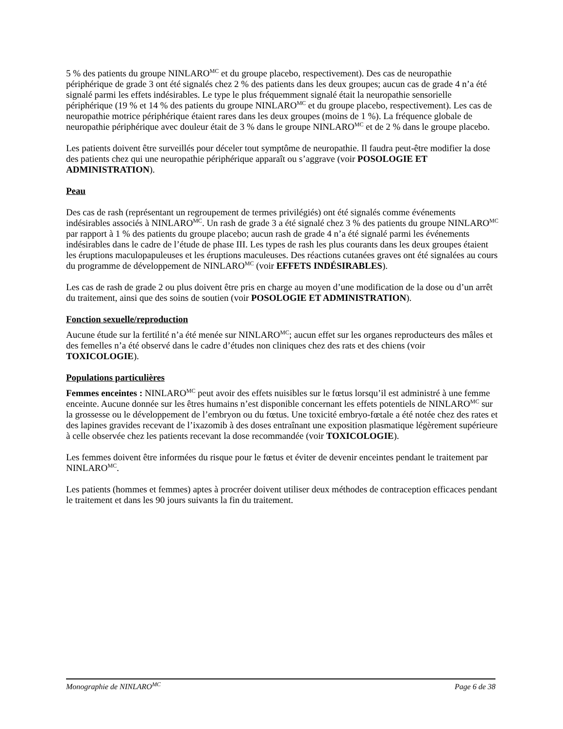5 % des patients du groupe NINLARO<sup>MC</sup> et du groupe placebo, respectivement). Des cas de neuropathie périphérique de grade 3 ont été signalés chez 2 % des patients dans les deux groupes; aucun cas de grade 4 n’a été signalé parmi les effets indésirables. Le type le plus fréquemment signalé était la neuropathie sensorielle périphérique (19 % et 14 % des patients du groupe NINLARO<sup>MC</sup> et du groupe placebo, respectivement). Les cas de neuropathie motrice périphérique étaient rares dans les deux groupes (moins de 1 %). La fréquence globale de neuropathie périphérique avec douleur était de 3 % dans le groupe NINLARO<sup>MC</sup> et de 2 % dans le groupe placebo.
Les patients doivent être surveillés pour déceler tout symptôme de neuropathie. Il faudra peut-être modifier la dose des patients chez qui une neuropathie périphérique apparaît ou s’aggrave (voir POSOLOGIE ET ADMINISTRATION).
Peau
Des cas de rash (représentant un regroupement de termes privilégiés) ont été signalés comme événements indésirables associés à NINLARO<sup>MC</sup>. Un rash de grade 3 a été signalé chez 3 % des patients du groupe NINLARO<sup>MC</sup> par rapport à 1 % des patients du groupe placebo; aucun rash de grade 4 n’a été signalé parmi les événements indésirables dans le cadre de l’étude de phase III. Les types de rash les plus courants dans les deux groupes étaient les éruptions maculopapuleuses et les éruptions maculeuses. Des réactions cutanées graves ont été signalées au cours du programme de développement de NINLARO<sup>MC</sup> (voir EFFETS INDÉSIRABLES).
Les cas de rash de grade 2 ou plus doivent être pris en charge au moyen d’une modification de la dose ou d’un arrêt du traitement, ainsi que des soins de soutien (voir POSOLOGIE ET ADMINISTRATION).
Fonction sexuelle/reproduction
Aucune étude sur la fertilité n’a été menée sur NINLARO<sup>MC</sup>; aucun effet sur les organes reproducteurs des mâles et des femelles n’a été observé dans le cadre d’études non cliniques chez des rats et des chiens (voir TOXICOLOGIE).
Populations particulières
Femmes enceintes : NINLARO<sup>MC</sup> peut avoir des effets nuisibles sur le fœtus lorsqu’il est administré à une femme enceinte. Aucune donnée sur les êtres humains n’est disponible concernant les effets potentiels de NINLARO<sup>MC</sup> sur la grossesse ou le développement de l’embryon ou du fœtus. Une toxicité embryo-fœtale a été notée chez des rates et des lapines gravides recevant de l’ixazomib à des doses entraînant une exposition plasmatique légèrement supérieure à celle observée chez les patients recevant la dose recommandée (voir TOXICOLOGIE).
Les femmes doivent être informées du risque pour le fœtus et éviter de devenir enceintes pendant le traitement par NINLARO<sup>MC</sup>.
Les patients (hommes et femmes) aptes à procréer doivent utiliser deux méthodes de contraception efficaces pendant le traitement et dans les 90 jours suivants la fin du traitement.
Monographie de NINLARO<sup>MC</sup> Page 6 de 38